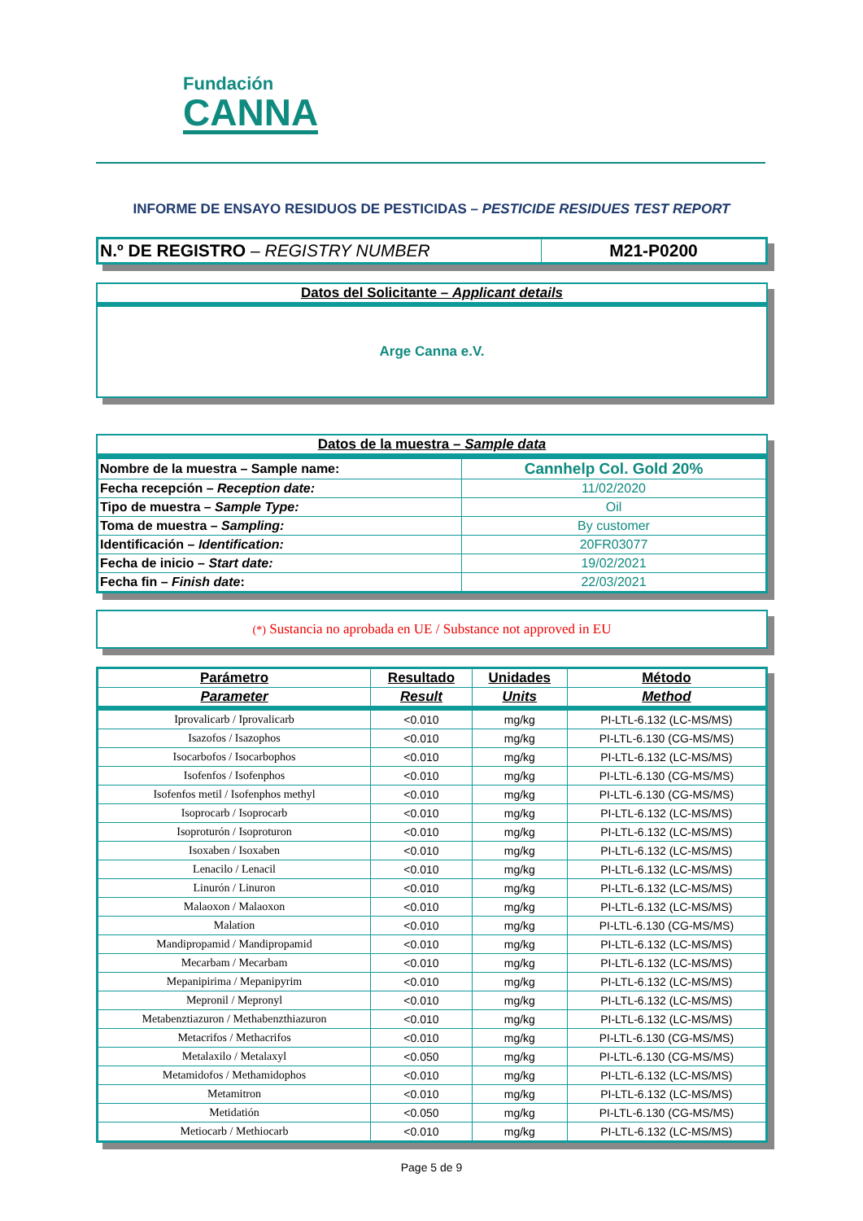Fundación
CANNA
INFORME DE ENSAYO RESIDUOS DE PESTICIDAS – PESTICIDE RESIDUES TEST REPORT
| N.º DE REGISTRO – REGISTRY NUMBER | M21-P0200 |
Datos del Solicitante – Applicant details
Arge Canna e.V.
Datos de la muestra – Sample data
| Nombre de la muestra – Sample name: | Cannhelp Col. Gold 20% |
| Fecha recepción – Reception date: | 11/02/2020 |
| Tipo de muestra – Sample Type: | Oil |
| Toma de muestra – Sampling: | By customer |
| Identificación – Identification: | 20FR03077 |
| Fecha de inicio – Start date: | 19/02/2021 |
| Fecha fin – Finish date : | 22/03/2021 |
(*) Sustancia no aprobada en UE / Substance not approved in EU
| Parámetro | Resultado | Unidades | Método |
| --- | --- | --- | --- |
| Parameter | Result | Units | Method |
| Iprovalicarb / Iprovalicarb | <0.010 | mg/kg | PI-LTL-6.132 (LC-MS/MS) |
| Isazofos / Isazophos | <0.010 | mg/kg | PI-LTL-6.130 (CG-MS/MS) |
| Isocarbofos / Isocarbophos | <0.010 | mg/kg | PI-LTL-6.132 (LC-MS/MS) |
| Isofenfos / Isofenphos | <0.010 | mg/kg | PI-LTL-6.130 (CG-MS/MS) |
| Isofenfos metil / Isofenphos methyl | <0.010 | mg/kg | PI-LTL-6.130 (CG-MS/MS) |
| Isoprocarb / Isoprocarb | <0.010 | mg/kg | PI-LTL-6.132 (LC-MS/MS) |
| Isoproturón / Isoproturon | <0.010 | mg/kg | PI-LTL-6.132 (LC-MS/MS) |
| Isoxaben / Isoxaben | <0.010 | mg/kg | PI-LTL-6.132 (LC-MS/MS) |
| Lenacilo / Lenacil | <0.010 | mg/kg | PI-LTL-6.132 (LC-MS/MS) |
| Linurón / Linuron | <0.010 | mg/kg | PI-LTL-6.132 (LC-MS/MS) |
| Malaoxon / Malaoxon | <0.010 | mg/kg | PI-LTL-6.132 (LC-MS/MS) |
| Malation | <0.010 | mg/kg | PI-LTL-6.130 (CG-MS/MS) |
| Mandipropamid / Mandipropamid | <0.010 | mg/kg | PI-LTL-6.132 (LC-MS/MS) |
| Mecarbam / Mecarbam | <0.010 | mg/kg | PI-LTL-6.132 (LC-MS/MS) |
| Mepanipirima / Mepanipyrim | <0.010 | mg/kg | PI-LTL-6.132 (LC-MS/MS) |
| Mepronil / Mepronyl | <0.010 | mg/kg | PI-LTL-6.132 (LC-MS/MS) |
| Metabenztiazuron / Methabenzthiazuron | <0.010 | mg/kg | PI-LTL-6.132 (LC-MS/MS) |
| Metacrifos / Methacrifos | <0.010 | mg/kg | PI-LTL-6.130 (CG-MS/MS) |
| Metalaxilo / Metalaxyl | <0.050 | mg/kg | PI-LTL-6.130 (CG-MS/MS) |
| Metamidofos / Methamidophos | <0.010 | mg/kg | PI-LTL-6.132 (LC-MS/MS) |
| Metamitron | <0.010 | mg/kg | PI-LTL-6.132 (LC-MS/MS) |
| Metidatión | <0.050 | mg/kg | PI-LTL-6.130 (CG-MS/MS) |
| Metiocarb / Methiocarb | <0.010 | mg/kg | PI-LTL-6.132 (LC-MS/MS) |
Page 5 de 9